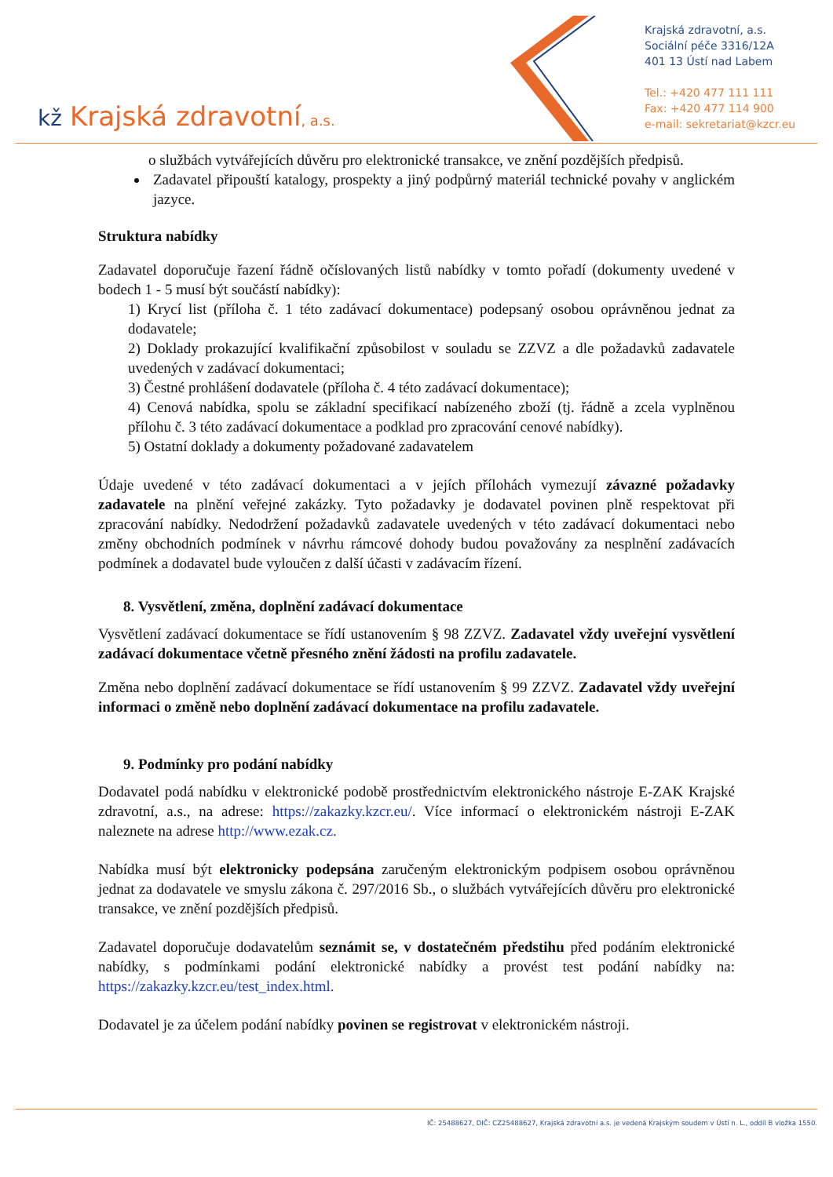kž Krajská zdravotní, a.s.
Krajská zdravotní, a.s.
Sociální péče 3316/12A
401 13 Ústí nad Labem
Tel.: +420 477 111 111
Fax: +420 477 114 900
e-mail: sekretariat@kzcr.eu
o službách vytvářejících důvěru pro elektronické transakce, ve znění pozdějších předpisů.
Zadavatel připouští katalogy, prospekty a jiný podpůrný materiál technické povahy v anglickém jazyce.
Struktura nabídky
Zadavatel doporučuje řazení řádně očíslovaných listů nabídky v tomto pořadí (dokumenty uvedené v bodech 1 - 5 musí být součástí nabídky):
1) Krycí list (příloha č. 1 této zadávací dokumentace) podepsaný osobou oprávněnou jednat za dodavatele;
2) Doklady prokazující kvalifikační způsobilost v souladu se ZZVZ a dle požadavků zadavatele uvedených v zadávací dokumentaci;
3) Čestné prohlášení dodavatele (příloha č. 4 této zadávací dokumentace);
4) Cenová nabídka, spolu se základní specifikací nabízeného zboží (tj. řádně a zcela vyplněnou přílohu č. 3 této zadávací dokumentace a podklad pro zpracování cenové nabídky).
5) Ostatní doklady a dokumenty požadované zadavatelem
Údaje uvedené v této zadávací dokumentaci a v jejích přílohách vymezují závazné požadavky zadavatele na plnění veřejné zakázky. Tyto požadavky je dodavatel povinen plně respektovat při zpracování nabídky. Nedodržení požadavků zadavatele uvedených v této zadávací dokumentaci nebo změny obchodních podmínek v návrhu rámcové dohody budou považovány za nesplnění zadávacích podmínek a dodavatel bude vyloučen z další účasti v zadávacím řízení.
8. Vysvětlení, změna, doplnění zadávací dokumentace
Vysvětlení zadávací dokumentace se řídí ustanovením § 98 ZZVZ. Zadavatel vždy uveřejní vysvětlení zadávací dokumentace včetně přesného znění žádosti na profilu zadavatele.
Změna nebo doplnění zadávací dokumentace se řídí ustanovením § 99 ZZVZ. Zadavatel vždy uveřejní informaci o změně nebo doplnění zadávací dokumentace na profilu zadavatele.
9. Podmínky pro podání nabídky
Dodavatel podá nabídku v elektronické podobě prostřednictvím elektronického nástroje E-ZAK Krajské zdravotní, a.s., na adrese: https://zakazky.kzcr.eu/. Více informací o elektronickém nástroji E-ZAK naleznete na adrese http://www.ezak.cz.
Nabídka musí být elektronicky podepsána zaručeným elektronickým podpisem osobou oprávněnou jednat za dodavatele ve smyslu zákona č. 297/2016 Sb., o službách vytvářejících důvěru pro elektronické transakce, ve znění pozdějších předpisů.
Zadavatel doporučuje dodavatelům seznámit se, v dostatečném předstihu před podáním elektronické nabídky, s podmínkami podání elektronické nabídky a provést test podání nabídky na: https://zakazky.kzcr.eu/test_index.html.
Dodavatel je za účelem podání nabídky povinen se registrovat v elektronickém nástroji.
IČ: 25488627, DIČ: CZ25488627, Krajská zdravotní a.s. je vedená Krajským soudem v Ústí n. L., oddíl B vložka 1550.